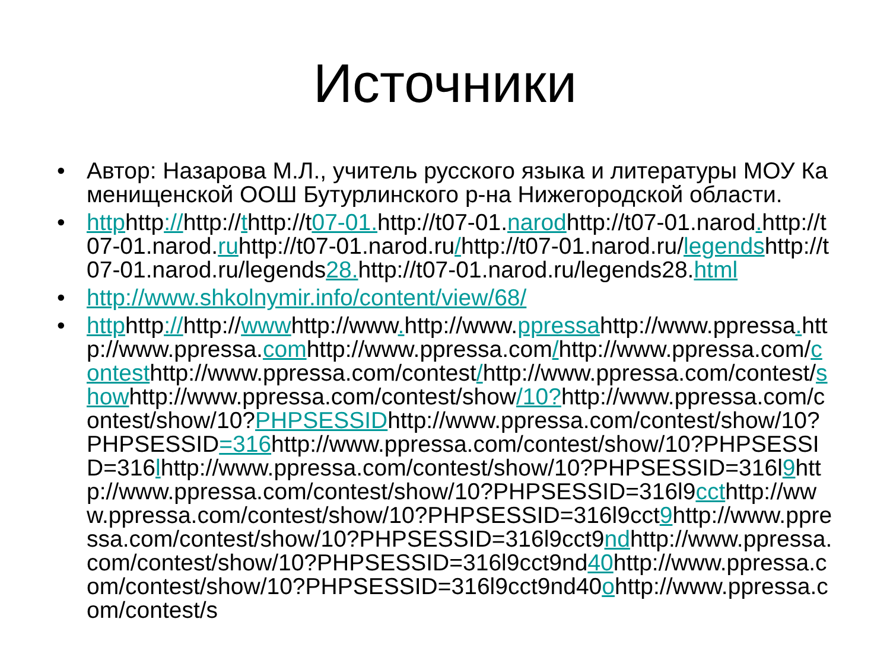Источники
• Автор: Назарова М.Л., учитель русского языка и литературы МОУ Каменищенской ООШ Бутурлинского р-на Нижегородской области.
• httphttp://http://thttp://t07-01. http://t07-01.narodhttp://t07-01.narod. http://t07-01.narod.ruhttp://t07-01.narod.ru/http://t07-01.narod.ru/legendshttp://t07-01.narod.ru/legends28. http://t07-01.narod.ru/legends28.html
• http://www.shkolnymir.info/content/view/68/
• httphttp://http://wwwhttp://www. http://www.ppressahttp://www.ppressa. http://www.ppressa.comhttp://www.ppressa.com/http://www.ppressa.com/contesthttp://www.ppressa.com/contest/http://www.ppressa.com/contest/showhttp://www.ppressa.com/contest/show/10?http://www.ppressa.com/contest/show/10?PHPSESSIDhttp://www.ppressa.com/contest/show/10?PHPSESSID=316http://www.ppressa.com/contest/show/10?PHPSESSID=316lhttp://www.ppressa.com/contest/show/10?PHPSESSID=316l9http://www.ppressa.com/contest/show/10?PHPSESSID=316l9ccthttp://www.ppressa.com/contest/show/10?PHPSESSID=316l9cct9http://www.ppressa.com/contest/show/10?PHPSESSID=316l9cct9ndhttp://www.ppressa.com/contest/show/10?PHPSESSID=316l9cct9nd40http://www.ppressa.com/contest/show/10?PHPSESSID=316l9cct9nd40ohttp://www.ppressa.com/contest/s